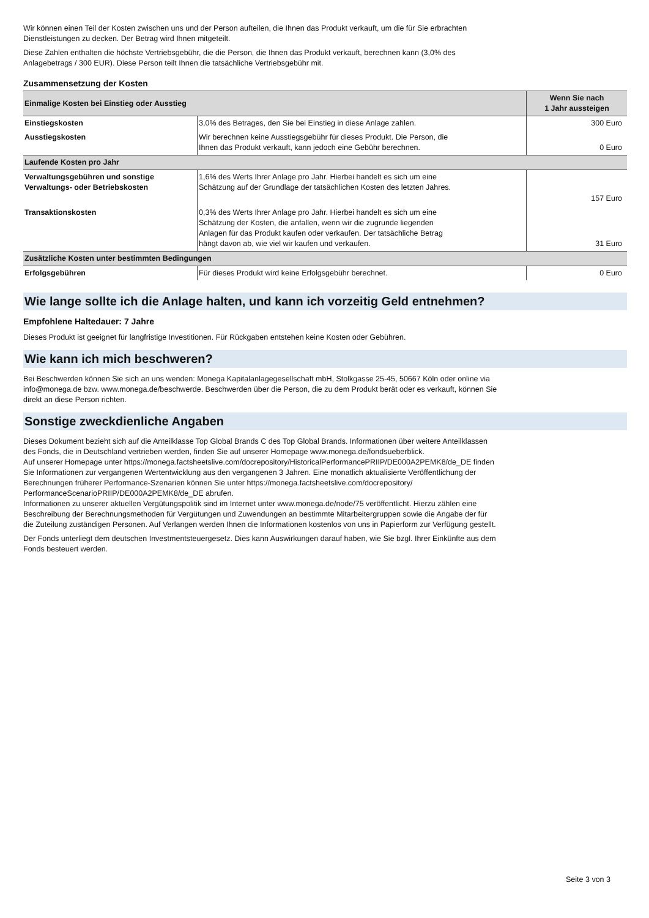Wir können einen Teil der Kosten zwischen uns und der Person aufteilen, die Ihnen das Produkt verkauft, um die für Sie erbrachten
Dienstleistungen zu decken. Der Betrag wird Ihnen mitgeteilt.
Diese Zahlen enthalten die höchste Vertriebsgebühr, die die Person, die Ihnen das Produkt verkauft, berechnen kann (3,0% des
Anlagebetrags / 300 EUR). Diese Person teilt Ihnen die tatsächliche Vertriebsgebühr mit.
Zusammensetzung der Kosten
| Einmalige Kosten bei Einstieg oder Ausstieg | | Wenn Sie nach 1 Jahr aussteigen |
| --- | --- | --- |
| Einstiegskosten | 3,0% des Betrages, den Sie bei Einstieg in diese Anlage zahlen. | 300 Euro |
| Ausstiegskosten | Wir berechnen keine Ausstiegsgebühr für dieses Produkt. Die Person, die Ihnen das Produkt verkauft, kann jedoch eine Gebühr berechnen. | 0 Euro |
| Laufende Kosten pro Jahr | | |
| Verwaltungsgebühren und sonstige Verwaltungs- oder Betriebskosten | 1,6% des Werts Ihrer Anlage pro Jahr. Hierbei handelt es sich um eine Schätzung auf der Grundlage der tatsächlichen Kosten des letzten Jahres. | 157 Euro |
| Transaktionskosten | 0,3% des Werts Ihrer Anlage pro Jahr. Hierbei handelt es sich um eine Schätzung der Kosten, die anfallen, wenn wir die zugrunde liegenden Anlagen für das Produkt kaufen oder verkaufen. Der tatsächliche Betrag hängt davon ab, wie viel wir kaufen und verkaufen. | 31 Euro |
| Zusätzliche Kosten unter bestimmten Bedingungen | | |
| Erfolgsgebühren | Für dieses Produkt wird keine Erfolgsgebühr berechnet. | 0 Euro |
Wie lange sollte ich die Anlage halten, und kann ich vorzeitig Geld entnehmen?
Empfohlene Haltedauer: 7 Jahre
Dieses Produkt ist geeignet für langfristige Investitionen. Für Rückgaben entstehen keine Kosten oder Gebühren.
Wie kann ich mich beschweren?
Bei Beschwerden können Sie sich an uns wenden: Monega Kapitalanlagegesellschaft mbH, Stolkgasse 25-45, 50667 Köln oder online via
info@monega.de bzw. www.monega.de/beschwerde. Beschwerden über die Person, die zu dem Produkt berät oder es verkauft, können Sie
direkt an diese Person richten.
Sonstige zweckdienliche Angaben
Dieses Dokument bezieht sich auf die Anteilklasse Top Global Brands C des Top Global Brands. Informationen über weitere Anteilklassen
des Fonds, die in Deutschland vertrieben werden, finden Sie auf unserer Homepage www.monega.de/fondsueberblick.
Auf unserer Homepage unter https://monega.factsheetslive.com/docrepository/HistoricalPerformancePRIIP/DE000A2PEMK8/de_DE finden
Sie Informationen zur vergangenen Wertentwicklung aus den vergangenen 3 Jahren. Eine monatlich aktualisierte Veröffentlichung der
Berechnungen früherer Performance-Szenarien können Sie unter https://monega.factsheetslive.com/docrepository/
PerformanceScenarioPRIIP/DE000A2PEMK8/de_DE abrufen.
Informationen zu unserer aktuellen Vergütungspolitik sind im Internet unter www.monega.de/node/75 veröffentlicht. Hierzu zählen eine
Beschreibung der Berechnungsmethoden für Vergütungen und Zuwendungen an bestimmte Mitarbeitergruppen sowie die Angabe der für
die Zuteilung zuständigen Personen. Auf Verlangen werden Ihnen die Informationen kostenlos von uns in Papierform zur Verfügung gestellt.
Der Fonds unterliegt dem deutschen Investmentsteuergesetz. Dies kann Auswirkungen darauf haben, wie Sie bzgl. Ihrer Einkünfte aus dem
Fonds besteuert werden.
Seite 3 von 3